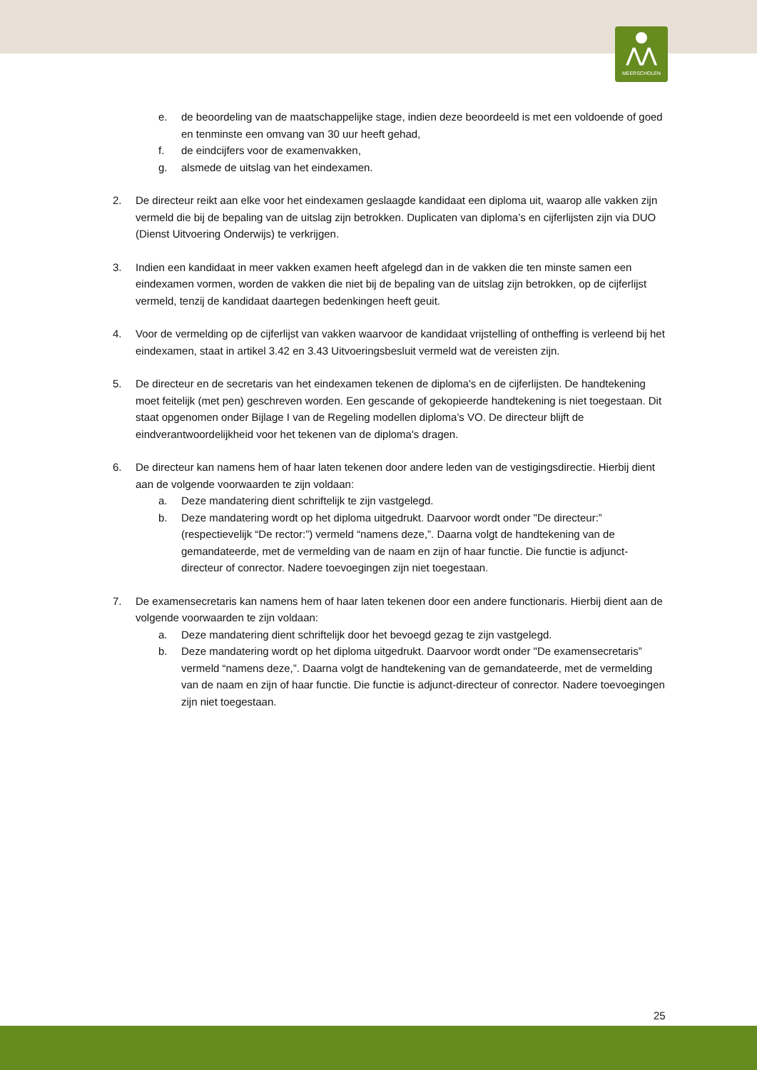⋀⋀
MEERSCHOLEN
e. de beoordeling van de maatschappelijke stage, indien deze beoordeeld is met een voldoende of goed en tenminste een omvang van 30 uur heeft gehad,
f. de eindcijfers voor de examenvakken,
g. alsmede de uitslag van het eindexamen.
2. De directeur reikt aan elke voor het eindexamen geslaagde kandidaat een diploma uit, waarop alle vakken zijn vermeld die bij de bepaling van de uitslag zijn betrokken. Duplicaten van diploma’s en cijferlijsten zijn via DUO (Dienst Uitvoering Onderwijs) te verkrijgen.
3. Indien een kandidaat in meer vakken examen heeft afgelegd dan in de vakken die ten minste samen een eindexamen vormen, worden de vakken die niet bij de bepaling van de uitslag zijn betrokken, op de cijferlijst vermeld, tenzij de kandidaat daartegen bedenkingen heeft geuit.
4. Voor de vermelding op de cijferlijst van vakken waarvoor de kandidaat vrijstelling of ontheffing is verleend bij het eindexamen, staat in artikel 3.42 en 3.43 Uitvoeringsbesluit vermeld wat de vereisten zijn.
5. De directeur en de secretaris van het eindexamen tekenen de diploma's en de cijferlijsten. De handtekening moet feitelijk (met pen) geschreven worden. Een gescande of gekopieerde handtekening is niet toegestaan. Dit staat opgenomen onder Bijlage I van de Regeling modellen diploma’s VO. De directeur blijft de eindverantwoordelijkheid voor het tekenen van de diploma's dragen.
6. De directeur kan namens hem of haar laten tekenen door andere leden van de vestigingsdirectie. Hierbij dient aan de volgende voorwaarden te zijn voldaan:
a. Deze mandatering dient schriftelijk te zijn vastgelegd.
b. Deze mandatering wordt op het diploma uitgedrukt. Daarvoor wordt onder "De directeur:” (respectievelijk “De rector:”) vermeld “namens deze,”. Daarna volgt de handtekening van de gemandateerde, met de vermelding van de naam en zijn of haar functie. Die functie is adjunct-directeur of conrector. Nadere toevoegingen zijn niet toegestaan.
7. De examensecretaris kan namens hem of haar laten tekenen door een andere functionaris. Hierbij dient aan de volgende voorwaarden te zijn voldaan:
a. Deze mandatering dient schriftelijk door het bevoegd gezag te zijn vastgelegd.
b. Deze mandatering wordt op het diploma uitgedrukt. Daarvoor wordt onder "De examensecretaris” vermeld “namens deze,”. Daarna volgt de handtekening van de gemandateerde, met de vermelding van de naam en zijn of haar functie. Die functie is adjunct-directeur of conrector. Nadere toevoegingen zijn niet toegestaan.
25